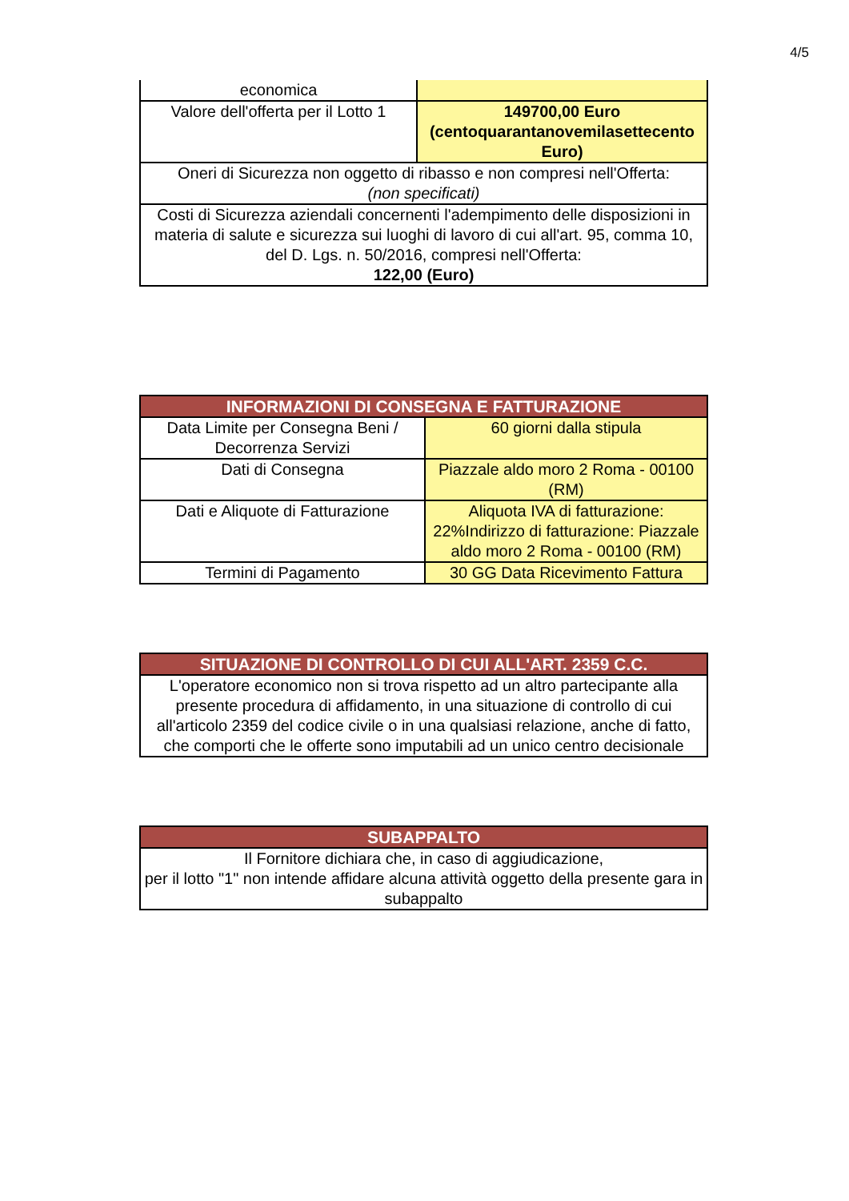4/5
| economica | |
| Valore dell'offerta per il Lotto 1 | 149700,00 Euro (centoquarantanovemilasettecento Euro) |
| Oneri di Sicurezza non oggetto di ribasso e non compresi nell'Offerta: (non specificati) | |
| Costi di Sicurezza aziendali concernenti l'adempimento delle disposizioni in materia di salute e sicurezza sui luoghi di lavoro di cui all'art. 95, comma 10, del D. Lgs. n. 50/2016, compresi nell'Offerta: 122,00 (Euro) | |
| INFORMAZIONI DI CONSEGNA E FATTURAZIONE | |
| --- | --- |
| Data Limite per Consegna Beni / Decorrenza Servizi | 60 giorni dalla stipula |
| Dati di Consegna | Piazzale aldo moro 2 Roma - 00100 (RM) |
| Dati e Aliquote di Fatturazione | Aliquota IVA di fatturazione: 22%Indirizzo di fatturazione: Piazzale aldo moro 2 Roma - 00100 (RM) |
| Termini di Pagamento | 30 GG Data Ricevimento Fattura |
| SITUAZIONE DI CONTROLLO DI CUI ALL'ART. 2359 C.C. |
| --- |
| L'operatore economico non si trova rispetto ad un altro partecipante alla presente procedura di affidamento, in una situazione di controllo di cui all'articolo 2359 del codice civile o in una qualsiasi relazione, anche di fatto, che comporti che le offerte sono imputabili ad un unico centro decisionale |
| SUBAPPALTO |
| --- |
| Il Fornitore dichiara che, in caso di aggiudicazione, per il lotto "1" non intende affidare alcuna attività oggetto della presente gara in subappalto |